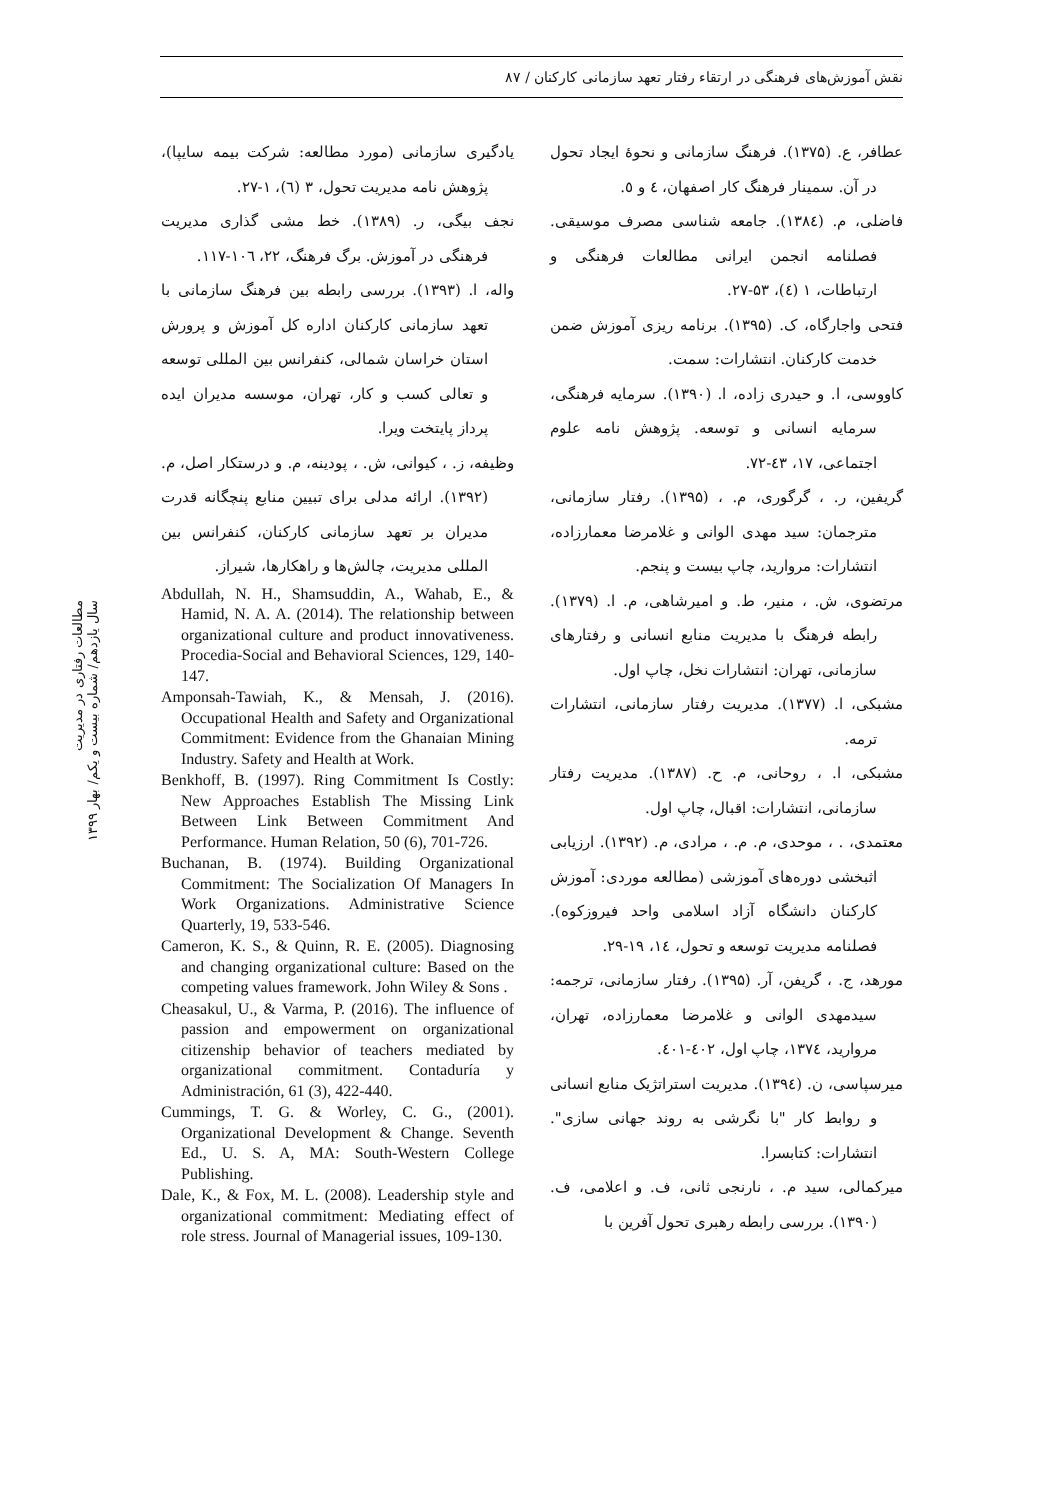نقش آموزش‌های فرهنگی در ارتقاء رفتار تعهد سازمانی کارکنان / ۸۷
عطافر، ع. (۱۳۷۵). فرهنگ سازمانی و نحوهٔ ایجاد تحول در آن. سمینار فرهنگ کار اصفهان، ٤ و ٥.
فاضلی، م. (۱۳۸٤). جامعه شناسی مصرف موسیقی. فصلنامه انجمن ایرانی مطالعات فرهنگی و ارتباطات، ۱ (٤)، ۵۳-۲۷.
فتحی واجارگاه، ک. (۱۳۹۵). برنامه ریزی آموزش ضمن خدمت کارکنان. انتشارات: سمت.
کاووسی، ا. و حیدری زاده، ا. (۱۳۹۰). سرمایه فرهنگی، سرمایه انسانی و توسعه. پژوهش نامه علوم اجتماعی، ۱۷، ٤۳-۷۲.
گریفین، ر. ، گرگوری، م. ، (۱۳۹۵). رفتار سازمانی، مترجمان: سید مهدی الوانی و غلامرضا معمارزاده، انتشارات: مروارید، چاپ بیست و پنجم.
مرتضوی، ش. ، منیر، ط. و امیرشاهی، م. ا. (۱۳۷۹). رابطه فرهنگ با مدیریت منابع انسانی و رفتارهای سازمانی، تهران: انتشارات نخل، چاپ اول.
مشبکی، ا. (۱۳۷۷). مدیریت رفتار سازمانی، انتشارات ترمه.
مشبکی، ا. ، روحانی، م. ح. (۱۳۸۷). مدیریت رفتار سازمانی، انتشارات: اقبال، چاپ اول.
معتمدی، . ، موحدی، م. م. ، مرادی، م. (۱۳۹۲). ارزیابی اثبخشی دوره‌های آموزشی (مطالعه موردی: آموزش کارکنان دانشگاه آزاد اسلامی واحد فیروزکوه). فصلنامه مدیریت توسعه و تحول، ۱٤، ۱۹-۲۹.
مورهد، ج. ، گریفن، آر. (۱۳۹۵). رفتار سازمانی، ترجمه: سیدمهدی الوانی و غلامرضا معمارزاده، تهران، مروارید، ۱۳۷٤، چاپ اول، ٤۰۲-٤۰۱.
میرسپاسی، ن. (۱۳۹٤). مدیریت استراتژیک منابع انسانی و روابط کار "با نگرشی به روند جهانی سازی". انتشارات: کتابسرا.
میرکمالی، سید م. ، نارنجی ثانی، ف. و اعلامی، ف. (۱۳۹۰). بررسی رابطه رهبری تحول آفرین با
یادگیری سازمانی (مورد مطالعه: شرکت بیمه سایپا)، پژوهش نامه مدیریت تحول، ۳ (٦)، ۱-۲۷.
نجف بیگی، ر. (۱۳۸۹). خط مشی گذاری مدیریت فرهنگی در آموزش. برگ فرهنگ، ۲۲، ۱۰٦-۱۱۷.
واله، ا. (۱۳۹۳). بررسی رابطه بین فرهنگ سازمانی با تعهد سازمانی کارکنان اداره کل آموزش و پرورش استان خراسان شمالی، کنفرانس بین المللی توسعه و تعالی کسب و کار، تهران، موسسه مدیران ایده پرداز پایتخت ویرا.
وظیفه، ز. ، کیوانی، ش. ، پودینه، م. و درستکار اصل، م. (۱۳۹۲). ارائه مدلی برای تبیین منابع پنچگانه قدرت مدیران بر تعهد سازمانی کارکنان، کنفرانس بین المللی مدیریت، چالش‌ها و راهکارها، شیراز.
Abdullah, N. H., Shamsuddin, A., Wahab, E., & Hamid, N. A. A. (2014). The relationship between organizational culture and product innovativeness. Procedia-Social and Behavioral Sciences, 129, 140-147.
Amponsah-Tawiah, K., & Mensah, J. (2016). Occupational Health and Safety and Organizational Commitment: Evidence from the Ghanaian Mining Industry. Safety and Health at Work.
Benkhoff, B. (1997). Ring Commitment Is Costly: New Approaches Establish The Missing Link Between Link Between Commitment And Performance. Human Relation, 50 (6), 701-726.
Buchanan, B. (1974). Building Organizational Commitment: The Socialization Of Managers In Work Organizations. Administrative Science Quarterly, 19, 533-546.
Cameron, K. S., & Quinn, R. E. (2005). Diagnosing and changing organizational culture: Based on the competing values framework. John Wiley & Sons .
Cheasakul, U., & Varma, P. (2016). The influence of passion and empowerment on organizational citizenship behavior of teachers mediated by organizational commitment. Contaduría y Administración, 61 (3), 422-440.
Cummings, T. G. & Worley, C. G., (2001). Organizational Development & Change. Seventh Ed., U. S. A, MA: South-Western College Publishing.
Dale, K., & Fox, M. L. (2008). Leadership style and organizational commitment: Mediating effect of role stress. Journal of Managerial issues, 109-130.
مطالعات رفتاری در مدیریت
سال یازدهم/ شماره بیست و یکم/ بهار ۱۳۹۹